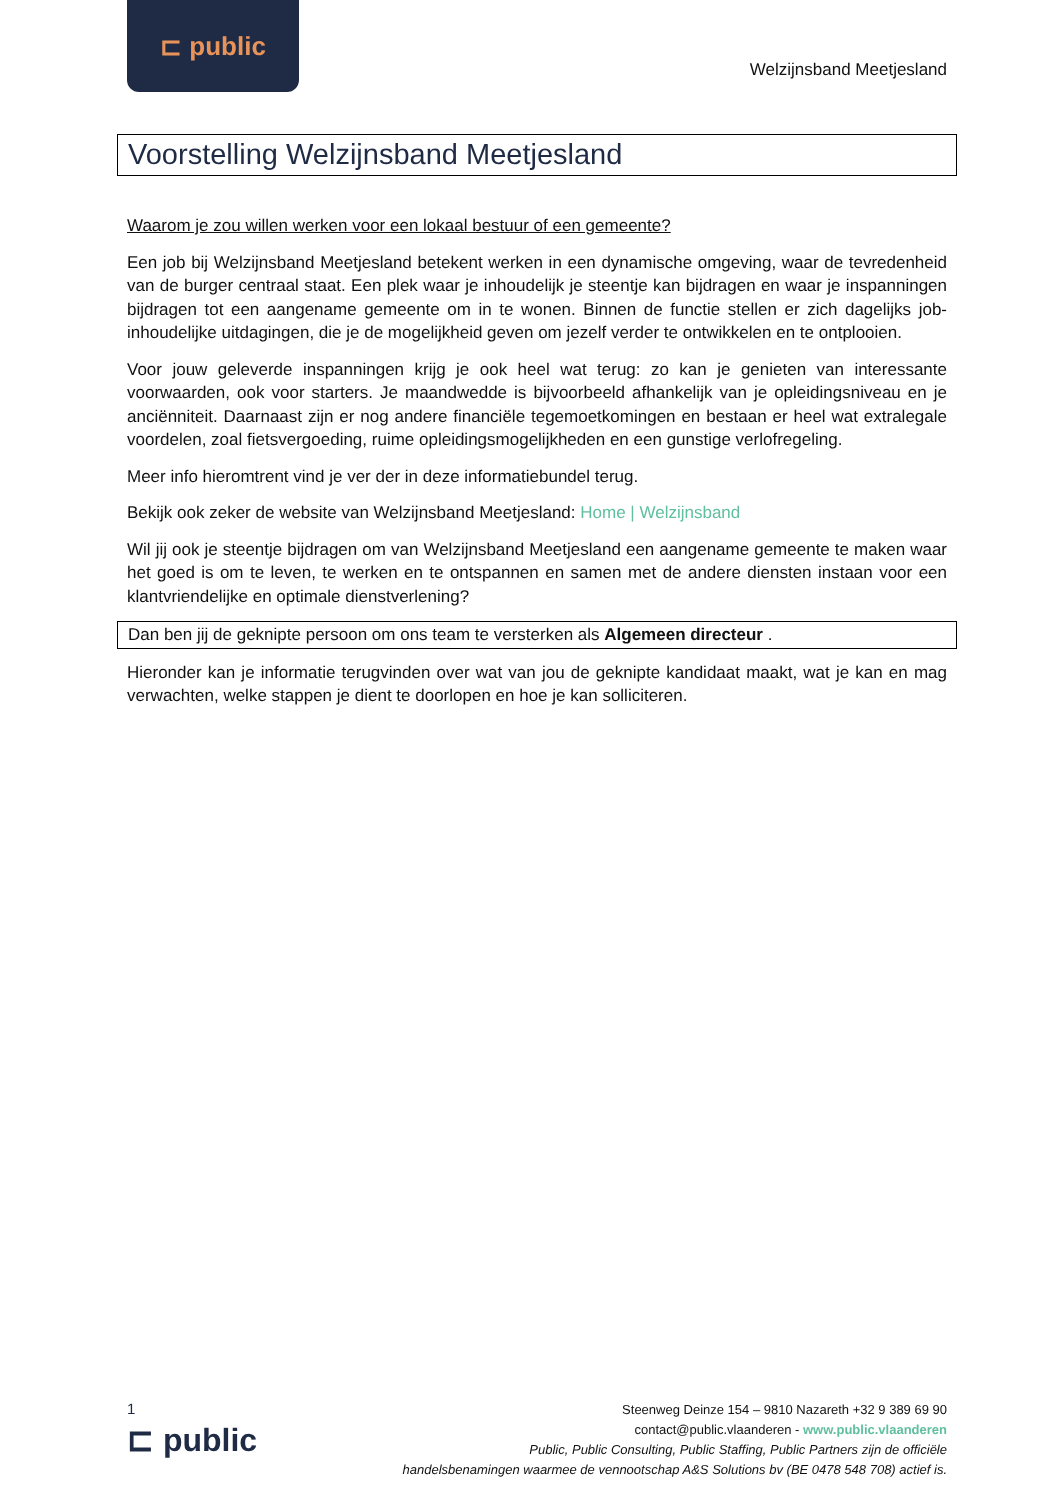⊏ public
Welzijnsband Meetjesland
Voorstelling Welzijnsband Meetjesland
Waarom je zou willen werken voor een lokaal bestuur of een gemeente?
Een job bij Welzijnsband Meetjesland betekent werken in een dynamische omgeving, waar de tevredenheid van de burger centraal staat. Een plek waar je inhoudelijk je steentje kan bijdragen en waar je inspanningen bijdragen tot een aangename gemeente om in te wonen. Binnen de functie stellen er zich dagelijks job-inhoudelijke uitdagingen, die je de mogelijkheid geven om jezelf verder te ontwikkelen en te ontplooien.
Voor jouw geleverde inspanningen krijg je ook heel wat terug: zo kan je genieten van interessante voorwaarden, ook voor starters. Je maandwedde is bijvoorbeeld afhankelijk van je opleidingsniveau en je anciënniteit. Daarnaast zijn er nog andere financiële tegemoetkomingen en bestaan er heel wat extralegale voordelen, zoal fietsvergoeding, ruime opleidingsmogelijkheden en een gunstige verlofregeling.
Meer info hieromtrent vind je ver der in deze informatiebundel terug.
Bekijk ook zeker de website van Welzijnsband Meetjesland: Home | Welzijnsband
Wil jij ook je steentje bijdragen om van Welzijnsband Meetjesland een aangename gemeente te maken waar het goed is om te leven, te werken en te ontspannen en samen met de andere diensten instaan voor een klantvriendelijke en optimale dienstverlening?
Dan ben jij de geknipte persoon om ons team te versterken als Algemeen directeur .
Hieronder kan je informatie terugvinden over wat van jou de geknipte kandidaat maakt, wat je kan en mag verwachten, welke stappen je dient te doorlopen en hoe je kan solliciteren.
1
⊏ public
Steenweg Deinze 154 – 9810 Nazareth +32 9 389 69 90
contact@public.vlaanderen - www.public.vlaanderen
Public, Public Consulting, Public Staffing, Public Partners zijn de officiële
handelsbenamingen waarmee de vennootschap A&S Solutions bv (BE 0478 548 708) actief is.